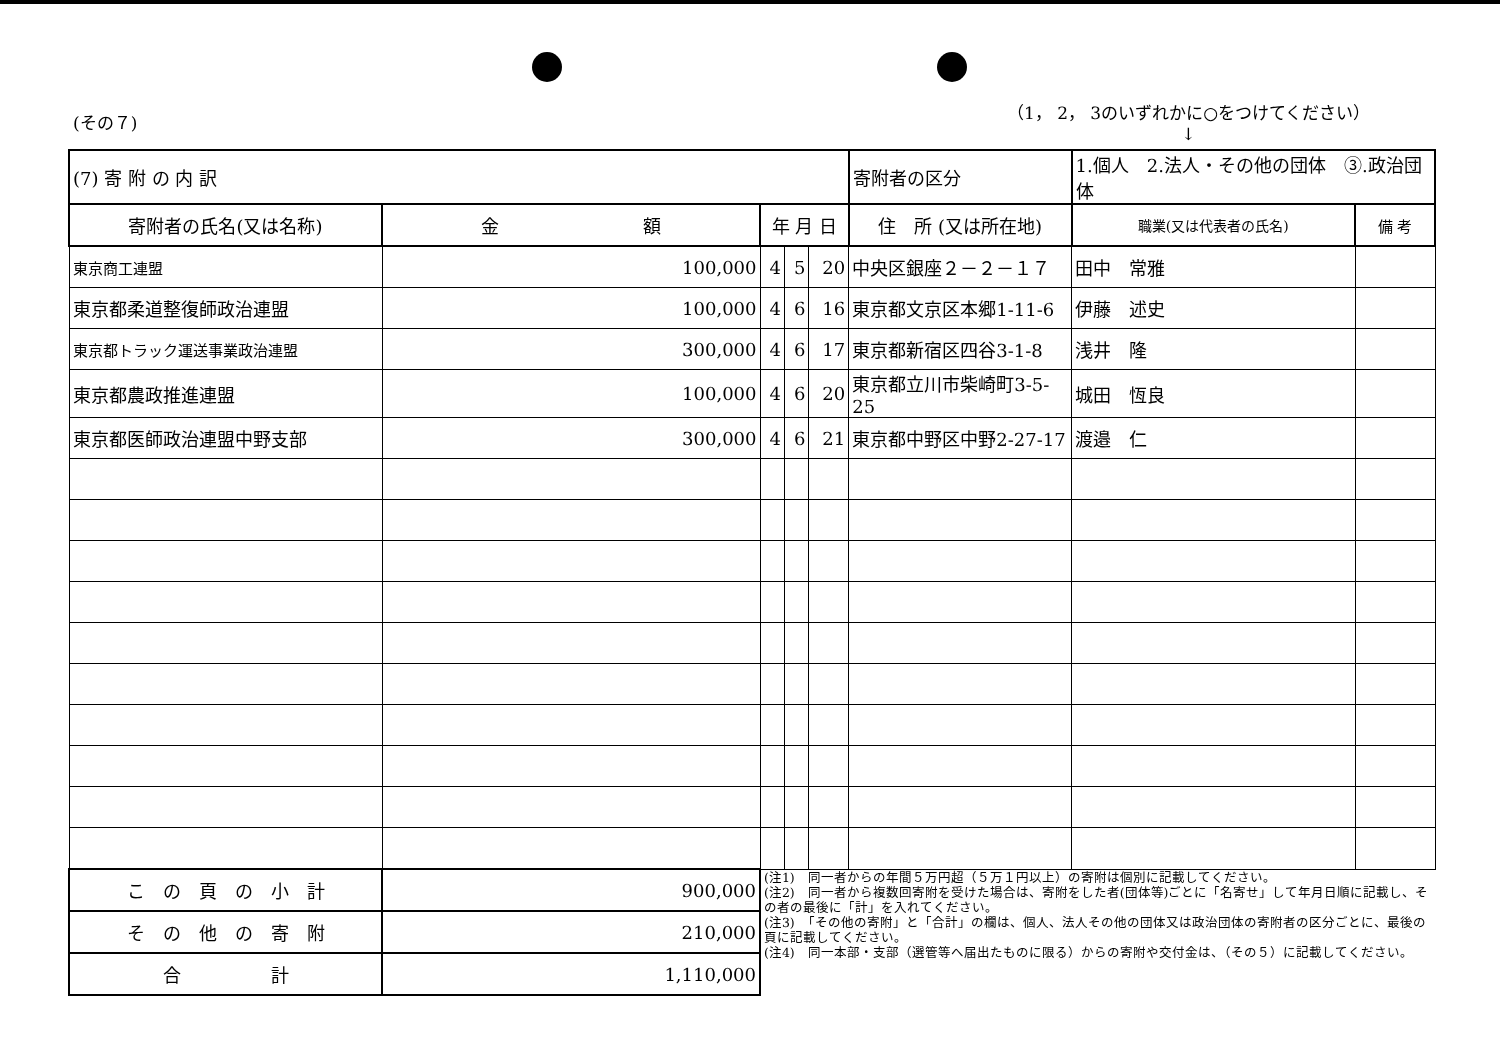(その７)
（1， 2， 3のいずれかに○をつけてください）
↓
| (7) 寄 附 の 内 訳 | | | | | 寄附者の区分 | 1.個人 2.法人・その他の団体 ③.政治団体 | | |
| 寄附者の氏名(又は名称) | 金 額 | 年 月 日 | | | 住 所 (又は所在地) | | 職業(又は代表者の氏名) | 備 考 |
| 東京商工連盟 | 100,000 | 4 | 5 | 20 | 中央区銀座２－２－１７ | | 田中 常雅 | |
| 東京都柔道整復師政治連盟 | 100,000 | 4 | 6 | 16 | 東京都文京区本郷1-11-6 | | 伊藤 述史 | |
| 東京都トラック運送事業政治連盟 | 300,000 | 4 | 6 | 17 | 東京都新宿区四谷3-1-8 | | 浅井 隆 | |
| 東京都農政推進連盟 | 100,000 | 4 | 6 | 20 | 東京都立川市柴崎町3-5-25 | | 城田 恆良 | |
| 東京都医師政治連盟中野支部 | 300,000 | 4 | 6 | 21 | 東京都中野区中野2-27-17 | | 渡邉 仁 | |
| こ の 頁 の 小 計 | 900,000 | (注1) 同一者からの年間５万円超（５万１円以上）の寄附は個別に記載してください。 (注2) 同一者から複数回寄附を受けた場合は、寄附をした者(団体等)ごとに「名寄せ」して年月日順に記載し、その者の最後に「計」を入れてください。 (注3) 「その他の寄附」と「合計」の欄は、個人、法人その他の団体又は政治団体の寄附者の区分ごとに、最後の頁に記載してください。 (注4) 同一本部・支部（選管等へ届出たものに限る）からの寄附や交付金は、（その５）に記載してください。 | | | | | | |
| そ の 他 の 寄 附 | 210,000 | | | | | | | |
| 合 計 | 1,110,000 | | | | | | | |